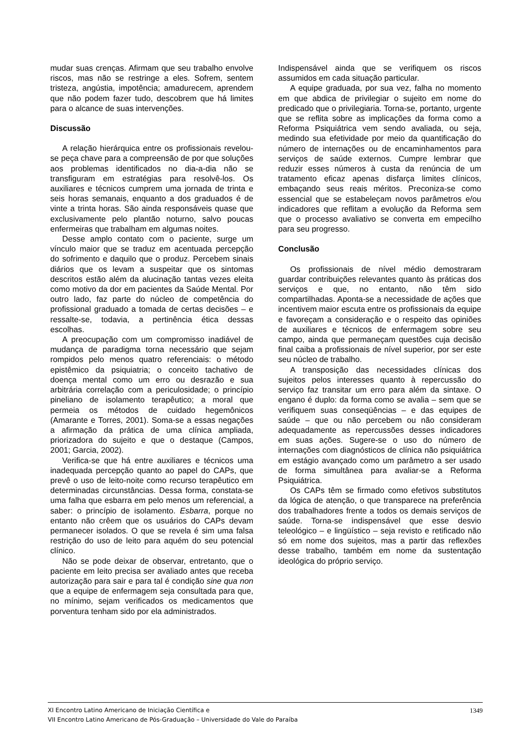mudar suas crenças. Afirmam que seu trabalho envolve riscos, mas não se restringe a eles. Sofrem, sentem tristeza, angústia, impotência; amadurecem, aprendem que não podem fazer tudo, descobrem que há limites para o alcance de suas intervenções.
Discussão
A relação hierárquica entre os profissionais revelou-se peça chave para a compreensão de por que soluções aos problemas identificados no dia-a-dia não se transfiguram em estratégias para resolvê-los. Os auxiliares e técnicos cumprem uma jornada de trinta e seis horas semanais, enquanto a dos graduados é de vinte a trinta horas. São ainda responsáveis quase que exclusivamente pelo plantão noturno, salvo poucas enfermeiras que trabalham em algumas noites.
Desse amplo contato com o paciente, surge um vínculo maior que se traduz em acentuada percepção do sofrimento e daquilo que o produz. Percebem sinais diários que os levam a suspeitar que os sintomas descritos estão além da alucinação tantas vezes eleita como motivo da dor em pacientes da Saúde Mental. Por outro lado, faz parte do núcleo de competência do profissional graduado a tomada de certas decisões – e ressalte-se, todavia, a pertinência ética dessas escolhas.
A preocupação com um compromisso inadiável de mudança de paradigma torna necessário que sejam rompidos pelo menos quatro referenciais: o método epistêmico da psiquiatria; o conceito tachativo de doença mental como um erro ou desrazão e sua arbitrária correlação com a periculosidade; o princípio pineliano de isolamento terapêutico; a moral que permeia os métodos de cuidado hegemônicos (Amarante e Torres, 2001). Soma-se a essas negações a afirmação da prática de uma clínica ampliada, priorizadora do sujeito e que o destaque (Campos, 2001; Garcia, 2002).
Verifica-se que há entre auxiliares e técnicos uma inadequada percepção quanto ao papel do CAPs, que prevê o uso de leito-noite como recurso terapêutico em determinadas circunstâncias. Dessa forma, constata-se uma falha que esbarra em pelo menos um referencial, a saber: o princípio de isolamento. Esbarra, porque no entanto não crêem que os usuários do CAPs devam permanecer isolados. O que se revela é sim uma falsa restrição do uso de leito para aquém do seu potencial clínico.
Não se pode deixar de observar, entretanto, que o paciente em leito precisa ser avaliado antes que receba autorização para sair e para tal é condição sine qua non que a equipe de enfermagem seja consultada para que, no mínimo, sejam verificados os medicamentos que porventura tenham sido por ela administrados.
Indispensável ainda que se verifiquem os riscos assumidos em cada situação particular.
A equipe graduada, por sua vez, falha no momento em que abdica de privilegiar o sujeito em nome do predicado que o privilegiaria. Torna-se, portanto, urgente que se reflita sobre as implicações da forma como a Reforma Psiquiátrica vem sendo avaliada, ou seja, medindo sua efetividade por meio da quantificação do número de internações ou de encaminhamentos para serviços de saúde externos. Cumpre lembrar que reduzir esses números à custa da renúncia de um tratamento eficaz apenas disfarça limites clínicos, embaçando seus reais méritos. Preconiza-se como essencial que se estabeleçam novos parâmetros e/ou indicadores que reflitam a evolução da Reforma sem que o processo avaliativo se converta em empecilho para seu progresso.
Conclusão
Os profissionais de nível médio demostraram guardar contribuições relevantes quanto às práticas dos serviços e que, no entanto, não têm sido compartilhadas. Aponta-se a necessidade de ações que incentivem maior escuta entre os profissionais da equipe e favoreçam a consideração e o respeito das opiniões de auxiliares e técnicos de enfermagem sobre seu campo, ainda que permaneçam questões cuja decisão final caiba a profissionais de nível superior, por ser este seu núcleo de trabalho.
A transposição das necessidades clínicas dos sujeitos pelos interesses quanto à repercussão do serviço faz transitar um erro para além da sintaxe. O engano é duplo: da forma como se avalia – sem que se verifiquem suas conseqüências – e das equipes de saúde – que ou não percebem ou não consideram adequadamente as repercussões desses indicadores em suas ações. Sugere-se o uso do número de internações com diagnósticos de clínica não psiquiátrica em estágio avançado como um parâmetro a ser usado de forma simultânea para avaliar-se a Reforma Psiquiátrica.
Os CAPs têm se firmado como efetivos substitutos da lógica de atenção, o que transparece na preferência dos trabalhadores frente a todos os demais serviços de saúde. Torna-se indispensável que esse desvio teleológico – e lingüístico – seja revisto e retificado não só em nome dos sujeitos, mas a partir das reflexões desse trabalho, também em nome da sustentação ideológica do próprio serviço.
1349 XI Encontro Latino Americano de Iniciação Científica e
VII Encontro Latino Americano de Pós-Graduação – Universidade do Vale do Paraíba